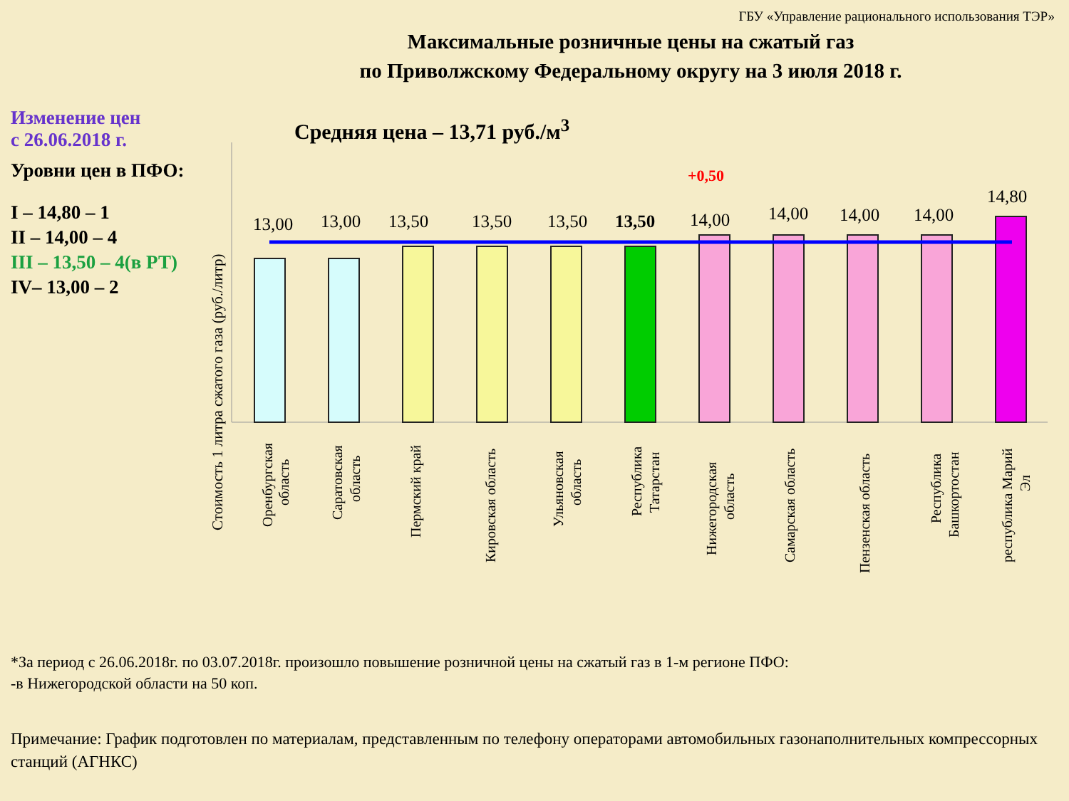ГБУ «Управление рационального использования ТЭР»
Максимальные розничные цены на сжатый газ
по Приволжскому Федеральному округу на 3 июля 2018 г.
Изменение цен
с 26.06.2018 г.
Уровни цен в ПФО:
I – 14,80 – 1
II – 14,00 – 4
III – 13,50 – 4(в РТ)
IV– 13,00 – 2
Средняя цена – 13,71 руб./м<sup>3</sup>
Стоимость 1 литра сжатого газа (руб./литр)
13,00
13,00
13,50
13,50
13,50
13,50
14,00
14,00
14,00
14,00
14,80
+0,50
Оренбургская
область
Саратовская
область
Пермский край
Кировская область
Ульяновская
область
Республика
Татарстан
Нижегородская
область
Самарская область
Пензенская область
Республика
Башкортостан
республика Марий
Эл
*За период с 26.06.2018г. по 03.07.2018г. произошло повышение розничной цены на сжатый газ в 1-м регионе ПФО:
-в Нижегородской области на 50 коп.
Примечание: График подготовлен по материалам, представленным по телефону операторами автомобильных газонаполнительных компрессорных станций (АГНКС)